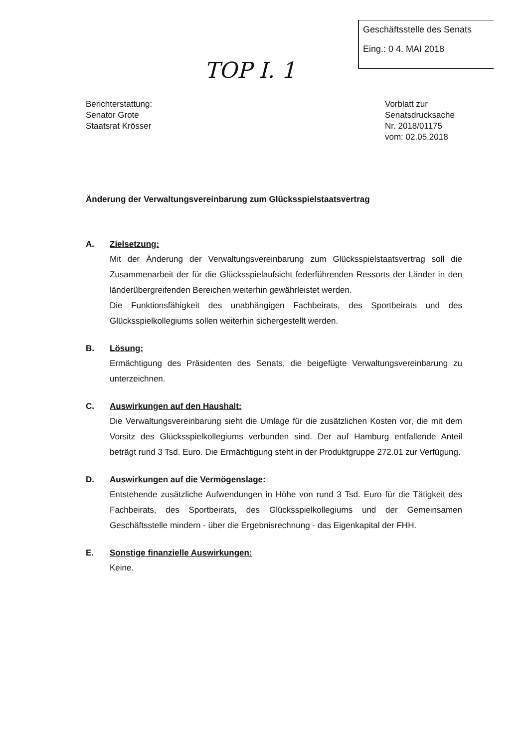Geschäftsstelle des Senats
Eing.: 0 4. MAI 2018
TOP I. 1
Berichterstattung:
Senator Grote
Staatsrat Krösser
Vorblatt zur
Senatsdrucksache
Nr. 2018/01175
vom: 02.05.2018
Änderung der Verwaltungsvereinbarung zum Glücksspielstaatsvertrag
A. Zielsetzung:
Mit der Änderung der Verwaltungsvereinbarung zum Glücksspielstaatsvertrag soll die Zusammenarbeit der für die Glücksspielaufsicht federführenden Ressorts der Länder in den länderübergreifenden Bereichen weiterhin gewährleistet werden.
Die Funktionsfähigkeit des unabhängigen Fachbeirats, des Sportbeirats und des Glücksspielkollegiums sollen weiterhin sichergestellt werden.
B. Lösung:
Ermächtigung des Präsidenten des Senats, die beigefügte Verwaltungsverein­barung zu unterzeichnen.
C. Auswirkungen auf den Haushalt:
Die Verwaltungsvereinbarung sieht die Umlage für die zusätzlichen Kosten vor, die mit dem Vorsitz des Glücksspielkollegiums verbunden sind. Der auf Hamburg entfallende Anteil beträgt rund 3 Tsd. Euro. Die Ermächtigung steht in der Produktgruppe 272.01 zur Verfügung.
D. Auswirkungen auf die Vermögenslage:
Entstehende zusätzliche Aufwendungen in Höhe von rund 3 Tsd. Euro für die Tätigkeit des Fachbeirats, des Sportbeirats, des Glücksspielkollegiums und der Gemeinsamen Geschäftsstelle mindern - über die Ergebnisrechnung - das Eigen­kapital der FHH.
E. Sonstige finanzielle Auswirkungen:
Keine.